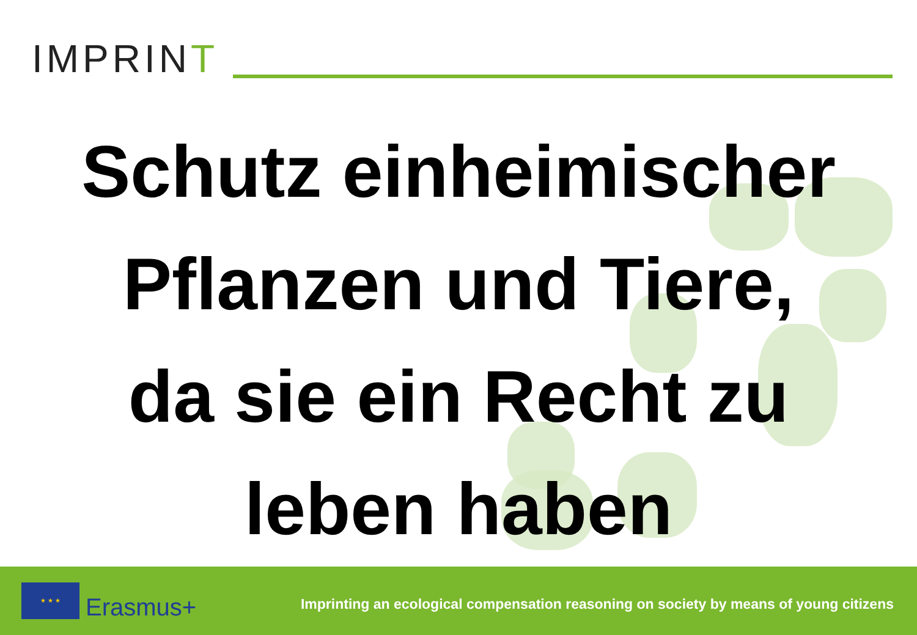IMPRINT
Schutz einheimischer
Pflanzen und Tiere,
da sie ein Recht zu
leben haben
★ ★ ★
Erasmus+
Imprinting an ecological compensation reasoning on society by means of young citizens